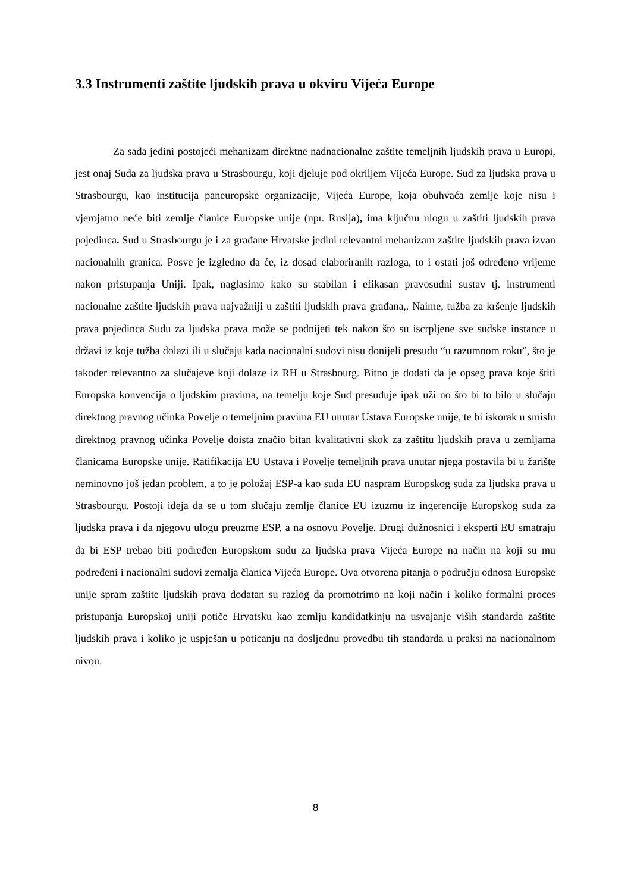3.3 Instrumenti zaštite ljudskih prava u okviru Vijeća Europe
Za sada jedini postojeći mehanizam direktne nadnacionalne zaštite temeljnih ljudskih prava u Europi, jest onaj Suda za ljudska prava u Strasbourgu, koji djeluje pod okriljem Vijeća Europe. Sud za ljudska prava u Strasbourgu, kao institucija paneuropske organizacije, Vijeća Europe, koja obuhvaća zemlje koje nisu i vjerojatno neće biti zemlje članice Europske unije (npr. Rusija), ima ključnu ulogu u zaštiti ljudskih prava pojedinca. Sud u Strasbourgu je i za građane Hrvatske jedini relevantni mehanizam zaštite ljudskih prava izvan nacionalnih granica. Posve je izgledno da će, iz dosad elaboriranih razloga, to i ostati još određeno vrijeme nakon pristupanja Uniji. Ipak, naglasimo kako su stabilan i efikasan pravosudni sustav tj. instrumenti nacionalne zaštite ljudskih prava najvažniji u zaštiti ljudskih prava građana,. Naime, tužba za kršenje ljudskih prava pojedinca Sudu za ljudska prava može se podnijeti tek nakon što su iscrpljene sve sudske instance u državi iz koje tužba dolazi ili u slučaju kada nacionalni sudovi nisu donijeli presudu “u razumnom roku”, što je također relevantno za slučajeve koji dolaze iz RH u Strasbourg. Bitno je dodati da je opseg prava koje štiti Europska konvencija o ljudskim pravima, na temelju koje Sud presuđuje ipak uži no što bi to bilo u slučaju direktnog pravnog učinka Povelje o temeljnim pravima EU unutar Ustava Europske unije, te bi iskorak u smislu direktnog pravnog učinka Povelje doista značio bitan kvalitativni skok za zaštitu ljudskih prava u zemljama članicama Europske unije. Ratifikacija EU Ustava i Povelje temeljnih prava unutar njega postavila bi u žarište neminovno još jedan problem, a to je položaj ESP-a kao suda EU naspram Europskog suda za ljudska prava u Strasbourgu. Postoji ideja da se u tom slučaju zemlje članice EU izuzmu iz ingerencije Europskog suda za ljudska prava i da njegovu ulogu preuzme ESP, a na osnovu Povelje. Drugi dužnosnici i eksperti EU smatraju da bi ESP trebao biti podređen Europskom sudu za ljudska prava Vijeća Europe na način na koji su mu podređeni i nacionalni sudovi zemalja članica Vijeća Europe. Ova otvorena pitanja o području odnosa Europske unije spram zaštite ljudskih prava dodatan su razlog da promotrimo na koji način i koliko formalni proces pristupanja Europskoj uniji potiče Hrvatsku kao zemlju kandidatkinju na usvajanje viših standarda zaštite ljudskih prava i koliko je uspješan u poticanju na dosljednu provedbu tih standarda u praksi na nacionalnom nivou.
8